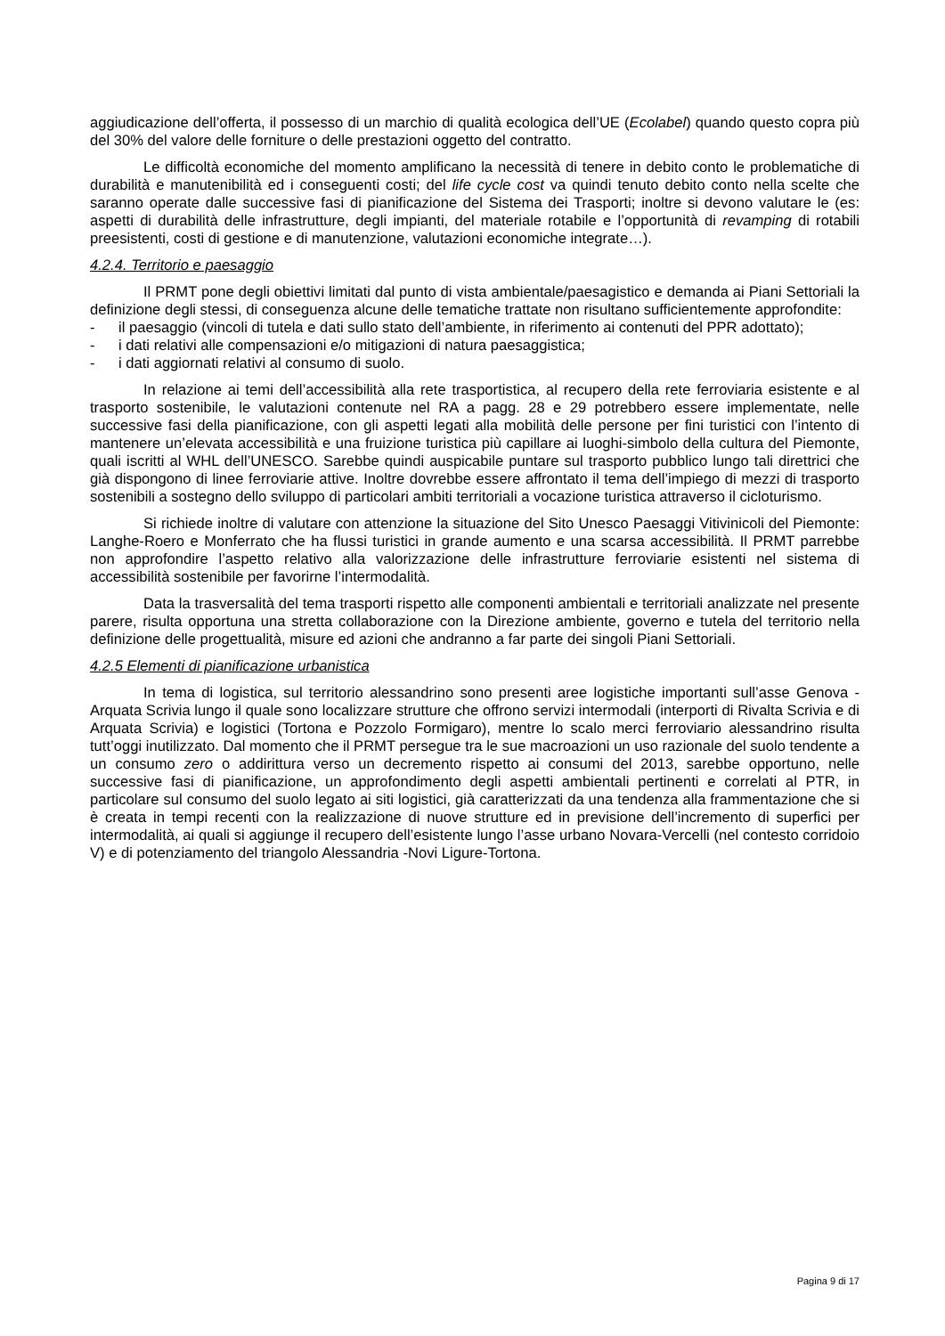aggiudicazione dell’offerta, il possesso di un marchio di qualità ecologica dell’UE (Ecolabel) quando questo copra più del 30% del valore delle forniture o delle prestazioni oggetto del contratto.
Le difficoltà economiche del momento amplificano la necessità di tenere in debito conto le problematiche di durabilità e manutenibilità ed i conseguenti costi; del life cycle cost va quindi tenuto debito conto nella scelte che saranno operate dalle successive fasi di pianificazione del Sistema dei Trasporti; inoltre si devono valutare le (es: aspetti di durabilità delle infrastrutture, degli impianti, del materiale rotabile e l’opportunità di revamping di rotabili preesistenti, costi di gestione e di manutenzione, valutazioni economiche integrate…).
4.2.4. Territorio e paesaggio
Il PRMT pone degli obiettivi limitati dal punto di vista ambientale/paesagistico e demanda ai Piani Settoriali la definizione degli stessi, di conseguenza alcune delle tematiche trattate non risultano sufficientemente approfondite:
- il paesaggio (vincoli di tutela e dati sullo stato dell’ambiente, in riferimento ai contenuti del PPR adottato);
- i dati relativi alle compensazioni e/o mitigazioni di natura paesaggistica;
- i dati aggiornati relativi al consumo di suolo.
In relazione ai temi dell’accessibilità alla rete trasportistica, al recupero della rete ferroviaria esistente e al trasporto sostenibile, le valutazioni contenute nel RA a pagg. 28 e 29 potrebbero essere implementate, nelle successive fasi della pianificazione, con gli aspetti legati alla mobilità delle persone per fini turistici con l’intento di mantenere un’elevata accessibilità e una fruizione turistica più capillare ai luoghi-simbolo della cultura del Piemonte, quali iscritti al WHL dell’UNESCO. Sarebbe quindi auspicabile puntare sul trasporto pubblico lungo tali direttrici che già dispongono di linee ferroviarie attive. Inoltre dovrebbe essere affrontato il tema dell’impiego di mezzi di trasporto sostenibili a sostegno dello sviluppo di particolari ambiti territoriali a vocazione turistica attraverso il cicloturismo.
Si richiede inoltre di valutare con attenzione la situazione del Sito Unesco Paesaggi Vitivinicoli del Piemonte: Langhe-Roero e Monferrato che ha flussi turistici in grande aumento e una scarsa accessibilità. Il PRMT parrebbe non approfondire l’aspetto relativo alla valorizzazione delle infrastrutture ferroviarie esistenti nel sistema di accessibilità sostenibile per favorirne l’intermodalità.
Data la trasversalità del tema trasporti rispetto alle componenti ambientali e territoriali analizzate nel presente parere, risulta opportuna una stretta collaborazione con la Direzione ambiente, governo e tutela del territorio nella definizione delle progettualità, misure ed azioni che andranno a far parte dei singoli Piani Settoriali.
4.2.5 Elementi di pianificazione urbanistica
In tema di logistica, sul territorio alessandrino sono presenti aree logistiche importanti sull’asse Genova - Arquata Scrivia lungo il quale sono localizzare strutture che offrono servizi intermodali (interporti di Rivalta Scrivia e di Arquata Scrivia) e logistici (Tortona e Pozzolo Formigaro), mentre lo scalo merci ferroviario alessandrino risulta tutt’oggi inutilizzato. Dal momento che il PRMT persegue tra le sue macroazioni un uso razionale del suolo tendente a un consumo zero o addirittura verso un decremento rispetto ai consumi del 2013, sarebbe opportuno, nelle successive fasi di pianificazione, un approfondimento degli aspetti ambientali pertinenti e correlati al PTR, in particolare sul consumo del suolo legato ai siti logistici, già caratterizzati da una tendenza alla frammentazione che si è creata in tempi recenti con la realizzazione di nuove strutture ed in previsione dell’incremento di superfici per intermodalità, ai quali si aggiunge il recupero dell’esistente lungo l’asse urbano Novara-Vercelli (nel contesto corridoio V) e di potenziamento del triangolo Alessandria -Novi Ligure-Tortona.
Pagina 9 di 17